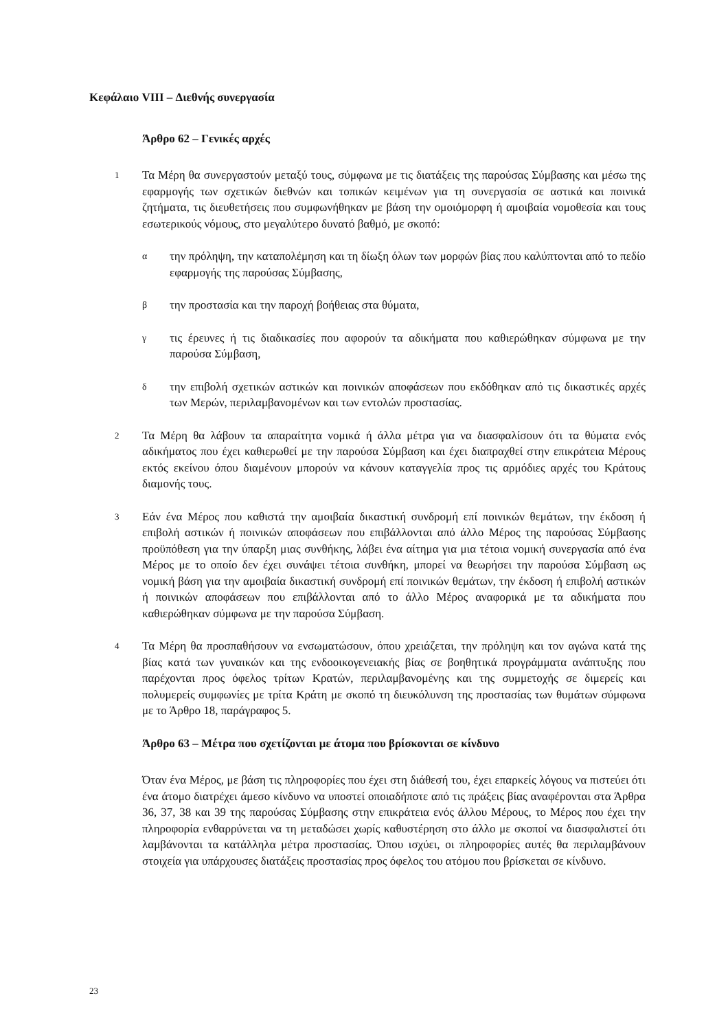Κεφάλαιο VIII – Διεθνής συνεργασία
Άρθρο 62 – Γενικές αρχές
1
Τα Μέρη θα συνεργαστούν μεταξύ τους, σύμφωνα με τις διατάξεις της παρούσας Σύμβασης και μέσω της εφαρμογής των σχετικών διεθνών και τοπικών κειμένων για τη συνεργασία σε αστικά και ποινικά ζητήματα, τις διευθετήσεις που συμφωνήθηκαν με βάση την ομοιόμορφη ή αμοιβαία νομοθεσία και τους εσωτερικούς νόμους, στο μεγαλύτερο δυνατό βαθμό, με σκοπό:
α
την πρόληψη, την καταπολέμηση και τη δίωξη όλων των μορφών βίας που καλύπτονται από το πεδίο εφαρμογής της παρούσας Σύμβασης,
β
την προστασία και την παροχή βοήθειας στα θύματα,
γ
τις έρευνες ή τις διαδικασίες που αφορούν τα αδικήματα που καθιερώθηκαν σύμφωνα με την παρούσα Σύμβαση,
δ
την επιβολή σχετικών αστικών και ποινικών αποφάσεων που εκδόθηκαν από τις δικαστικές αρχές των Μερών, περιλαμβανομένων και των εντολών προστασίας.
2
Τα Μέρη θα λάβουν τα απαραίτητα νομικά ή άλλα μέτρα για να διασφαλίσουν ότι τα θύματα ενός αδικήματος που έχει καθιερωθεί με την παρούσα Σύμβαση και έχει διαπραχθεί στην επικράτεια Μέρους εκτός εκείνου όπου διαμένουν μπορούν να κάνουν καταγγελία προς τις αρμόδιες αρχές του Κράτους διαμονής τους.
3
Εάν ένα Μέρος που καθιστά την αμοιβαία δικαστική συνδρομή επί ποινικών θεμάτων, την έκδοση ή επιβολή αστικών ή ποινικών αποφάσεων που επιβάλλονται από άλλο Μέρος της παρούσας Σύμβασης προϋπόθεση για την ύπαρξη μιας συνθήκης, λάβει ένα αίτημα για μια τέτοια νομική συνεργασία από ένα Μέρος με το οποίο δεν έχει συνάψει τέτοια συνθήκη, μπορεί να θεωρήσει την παρούσα Σύμβαση ως νομική βάση για την αμοιβαία δικαστική συνδρομή επί ποινικών θεμάτων, την έκδοση ή επιβολή αστικών ή ποινικών αποφάσεων που επιβάλλονται από το άλλο Μέρος αναφορικά με τα αδικήματα που καθιερώθηκαν σύμφωνα με την παρούσα Σύμβαση.
4
Τα Μέρη θα προσπαθήσουν να ενσωματώσουν, όπου χρειάζεται, την πρόληψη και τον αγώνα κατά της βίας κατά των γυναικών και της ενδοοικογενειακής βίας σε βοηθητικά προγράμματα ανάπτυξης που παρέχονται προς όφελος τρίτων Κρατών, περιλαμβανομένης και της συμμετοχής σε διμερείς και πολυμερείς συμφωνίες με τρίτα Κράτη με σκοπό τη διευκόλυνση της προστασίας των θυμάτων σύμφωνα με το Άρθρο 18, παράγραφος 5.
Άρθρο 63 – Μέτρα που σχετίζονται με άτομα που βρίσκονται σε κίνδυνο
Όταν ένα Μέρος, με βάση τις πληροφορίες που έχει στη διάθεσή του, έχει επαρκείς λόγους να πιστεύει ότι ένα άτομο διατρέχει άμεσο κίνδυνο να υποστεί οποιαδήποτε από τις πράξεις βίας αναφέρονται στα Άρθρα 36, 37, 38 και 39 της παρούσας Σύμβασης στην επικράτεια ενός άλλου Μέρους, το Μέρος που έχει την πληροφορία ενθαρρύνεται να τη μεταδώσει χωρίς καθυστέρηση στο άλλο με σκοποί να διασφαλιστεί ότι λαμβάνονται τα κατάλληλα μέτρα προστασίας. Όπου ισχύει, οι πληροφορίες αυτές θα περιλαμβάνουν στοιχεία για υπάρχουσες διατάξεις προστασίας προς όφελος του ατόμου που βρίσκεται σε κίνδυνο.
23